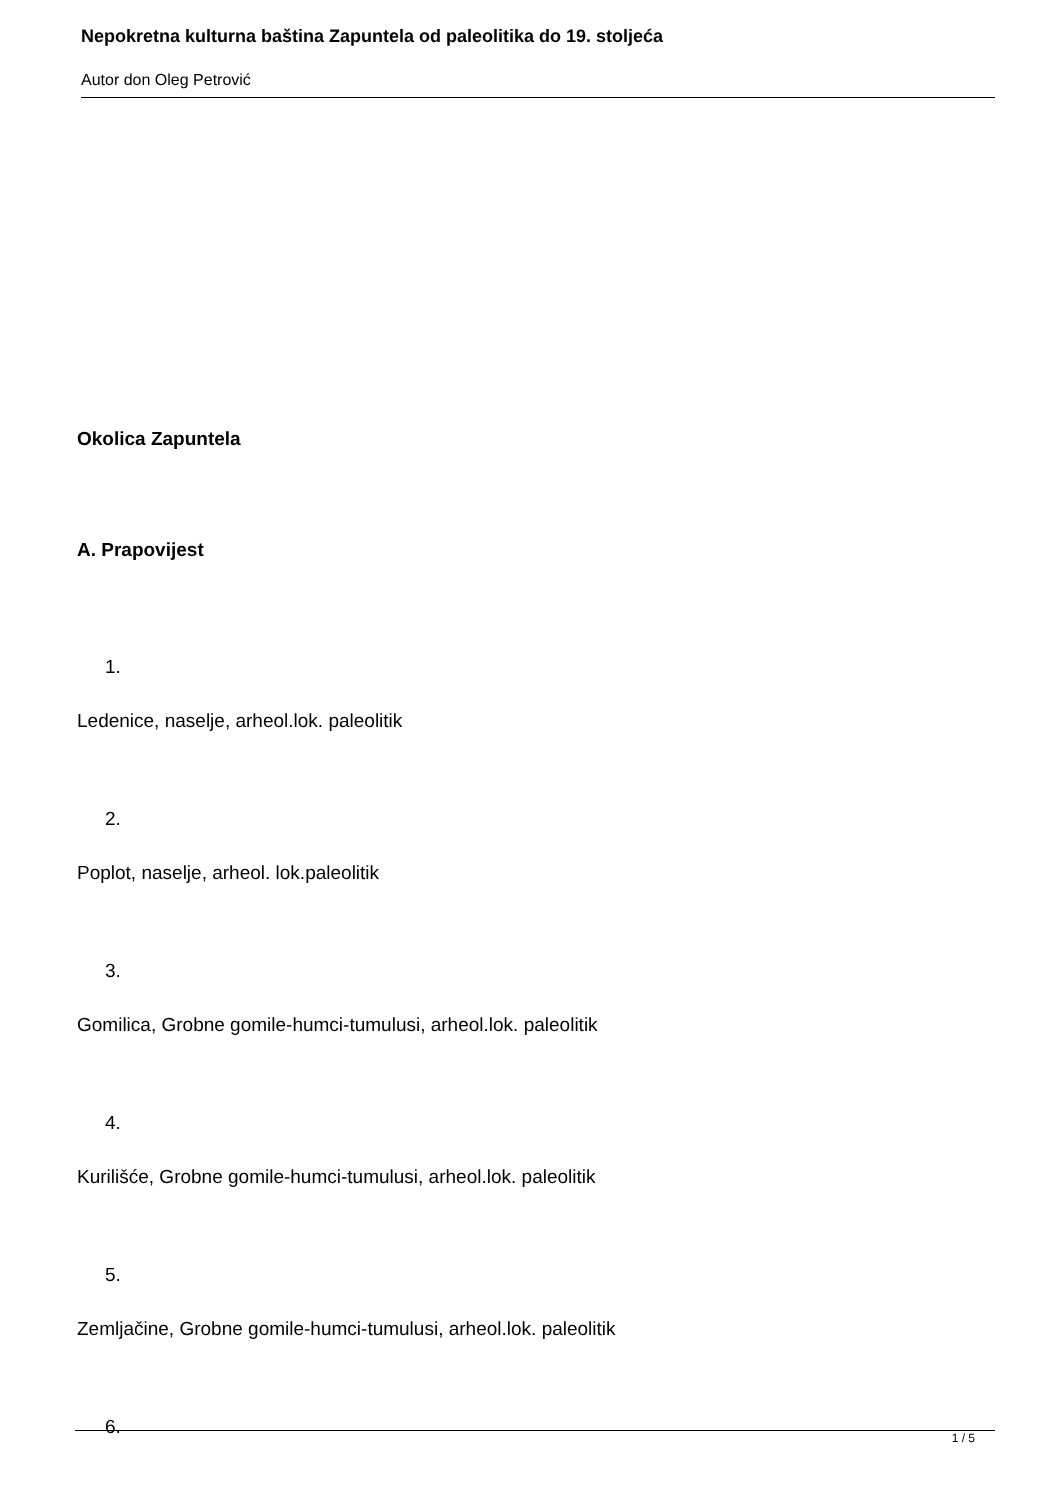Nepokretna kulturna baština Zapuntela od paleolitika do 19. stoljeća
Autor don Oleg Petrović
Okolica Zapuntela
A. Prapovijest
1.
Ledenice, naselje, arheol.lok. paleolitik
2.
Poplot, naselje, arheol. lok.paleolitik
3.
Gomilica, Grobne gomile-humci-tumulusi, arheol.lok. paleolitik
4.
Kurilišće, Grobne gomile-humci-tumulusi, arheol.lok. paleolitik
5.
Zemljačine, Grobne gomile-humci-tumulusi, arheol.lok. paleolitik
6.
1 / 5